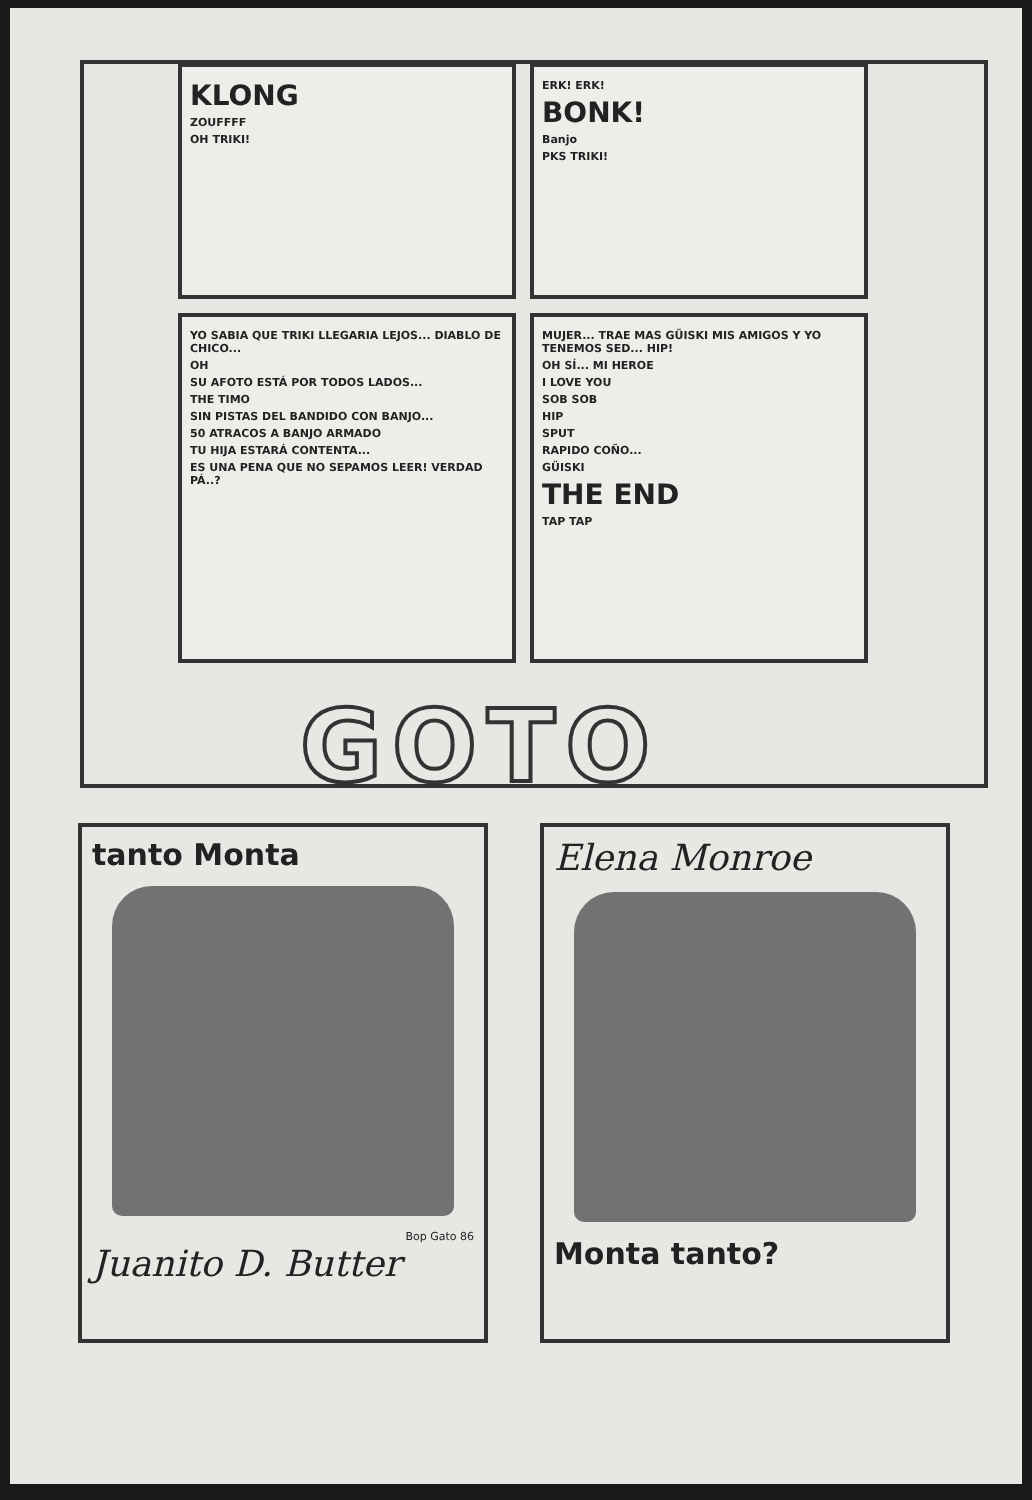KLONG
ZOUFFFF
OH TRIKI!
ERK! ERK!
BONK!
Banjo
PKS TRIKI!
YO SABIA QUE TRIKI LLEGARIA LEJOS... DIABLO DE CHICO...
OH
SU AFOTO ESTÁ POR TODOS LADOS...
THE TIMO
SIN PISTAS DEL BANDIDO CON BANJO...
50 ATRACOS A BANJO ARMADO
TU HIJA ESTARÁ CONTENTA...
ES UNA PENA QUE NO SEPAMOS LEER! VERDAD PÁ..?
MUJER... TRAE MAS GÜISKI MIS AMIGOS Y YO TENEMOS SED... HIP!
OH SÍ... MI HEROE
I LOVE YOU
SOB SOB
HIP
SPUT
RAPIDO COÑO...
GÜISKI
THE END
TAP TAP
GOTO
tanto Monta
Bop Gato 86
Juanito D. Butter
Elena Monroe
Monta tanto?